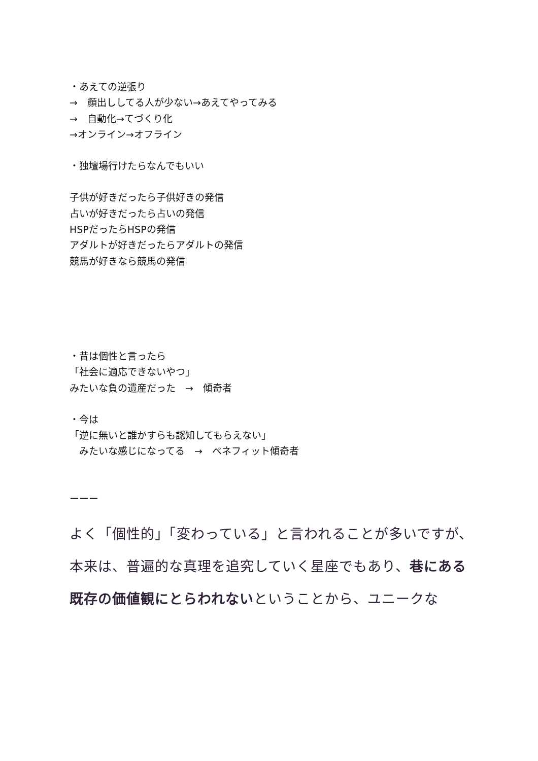・あえての逆張り
→　顔出ししてる人が少ない→あえてやってみる
→　自動化→てづくり化
→オンライン→オフライン
・独壇場行けたらなんでもいい
子供が好きだったら子供好きの発信
占いが好きだったら占いの発信
HSPだったらHSPの発信
アダルトが好きだったらアダルトの発信
競馬が好きなら競馬の発信
・昔は個性と言ったら
「社会に適応できないやつ」
みたいな負の遺産だった　→　傾奇者
・今は
「逆に無いと誰かすらも認知してもらえない」
　みたいな感じになってる　→　ベネフィット傾奇者
ーーー
よく「個性的」「変わっている」と言われることが多いですが、本来は、普遍的な真理を追究していく星座でもあり、巷にある既存の価値観にとらわれないということから、ユニークな